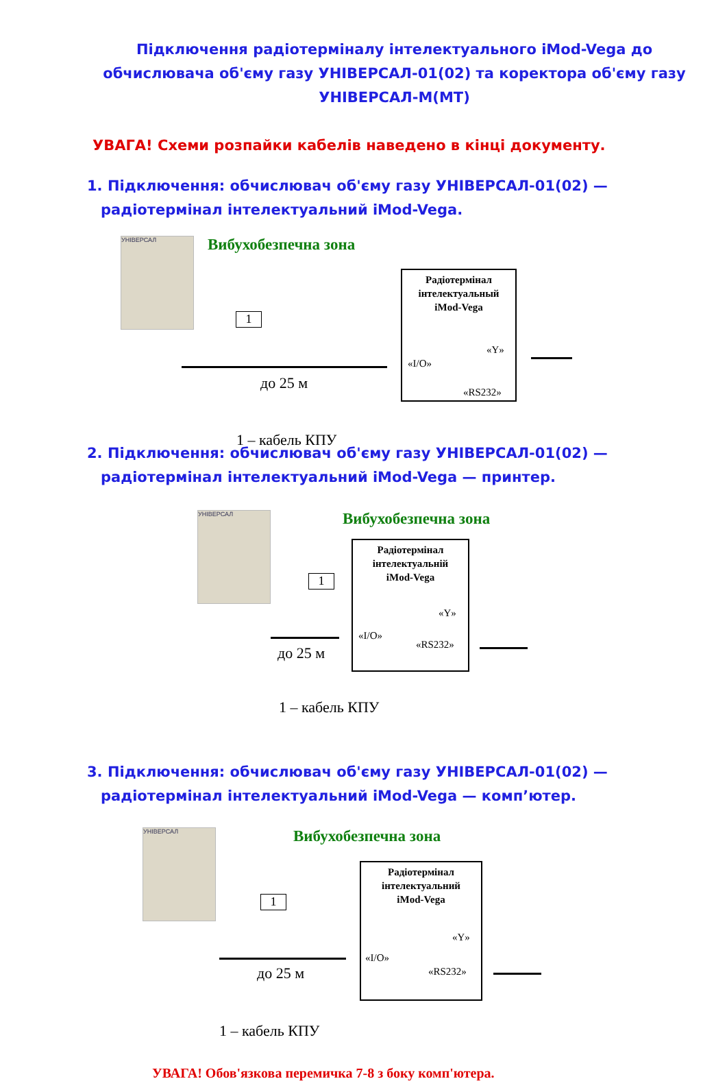Підключення радіотерміналу інтелектуального iMod-Vega до обчислювача об'єму газу УНІВЕРСАЛ-01(02) та коректора об'єму газу УНІВЕРСАЛ-М(МТ)
УВАГА! Схеми розпайки кабелів наведено в кінці документу.
1. Підключення: обчислювач об'єму газу УНІВЕРСАЛ-01(02) —
радіотермінал інтелектуальний iMod-Vega.
УНІВЕРСАЛ Вибухобезпечна зона
1
до 25 м
Радіотермінал
інтелектуальный
iMod-Vega
«I/O»
«Y»
«RS232»
1 – кабель КПУ
2. Підключення: обчислювач об'єму газу УНІВЕРСАЛ-01(02) —
радіотермінал інтелектуальний iMod-Vega — принтер.
УНІВЕРСАЛ Вибухобезпечна зона
1
до 25 м
Радіотермінал
інтелектуальній
iMod-Vega
«I/O»
«Y»
«RS232»
1 – кабель КПУ
3. Підключення: обчислювач об'єму газу УНІВЕРСАЛ-01(02) —
радіотермінал інтелектуальний iMod-Vega — комп’ютер.
УНІВЕРСАЛ Вибухобезпечна зона
1
до 25 м
Радіотермінал
інтелектуальний
iMod-Vega
«I/O»
«Y»
«RS232»
1 – кабель КПУ
УВАГА! Обов'язкова перемичка 7-8 з боку комп'ютера.